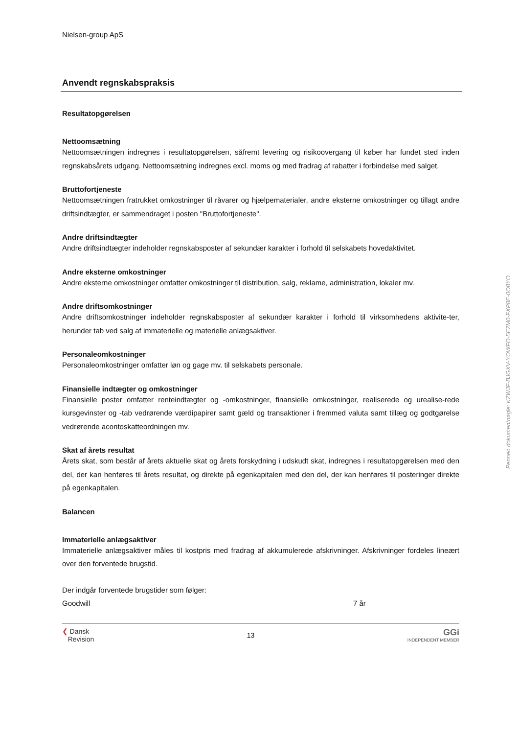Nielsen-group ApS
Anvendt regnskabspraksis
Resultatopgørelsen
Nettoomsætning
Nettoomsætningen indregnes i resultatopgørelsen, såfremt levering og risikoovergang til køber har fundet sted inden regnskabsårets udgang. Nettoomsætning indregnes excl. moms og med fradrag af rabatter i forbindelse med salget.
Bruttofortjeneste
Nettoomsætningen fratrukket omkostninger til råvarer og hjælpematerialer, andre eksterne omkostninger og tillagt andre driftsindtægter, er sammendraget i posten "Bruttofortjeneste".
Andre driftsindtægter
Andre driftsindtægter indeholder regnskabsposter af sekundær karakter i forhold til selskabets hovedaktivitet.
Andre eksterne omkostninger
Andre eksterne omkostninger omfatter omkostninger til distribution, salg, reklame, administration, lokaler mv.
Andre driftsomkostninger
Andre driftsomkostninger indeholder regnskabsposter af sekundær karakter i forhold til virksomhedens aktivite-ter, herunder tab ved salg af immaterielle og materielle anlægsaktiver.
Personaleomkostninger
Personaleomkostninger omfatter løn og gage mv. til selskabets personale.
Finansielle indtægter og omkostninger
Finansielle poster omfatter renteindtægter og -omkostninger, finansielle omkostninger, realiserede og urealise-rede kursgevinster og -tab vedrørende værdipapirer samt gæld og transaktioner i fremmed valuta samt tillæg og godtgørelse vedrørende acontoskatteordningen mv.
Skat af årets resultat
Årets skat, som består af årets aktuelle skat og årets forskydning i udskudt skat, indregnes i resultatopgørelsen med den del, der kan henføres til årets resultat, og direkte på egenkapitalen med den del, der kan henføres til posteringer direkte på egenkapitalen.
Balancen
Immaterielle anlægsaktiver
Immaterielle anlægsaktiver måles til kostpris med fradrag af akkumulerede afskrivninger. Afskrivninger fordeles lineært over den forventede brugstid.
Der indgår forventede brugstider som følger:
Goodwill 7 år
❮ Dansk
Revision 13 GGi
INDEPENDENT MEMBER
Penneo dokumentnøgle: KZWJF-BJGXV-YOWFO-5EZM0-FXP8E-0O8YO